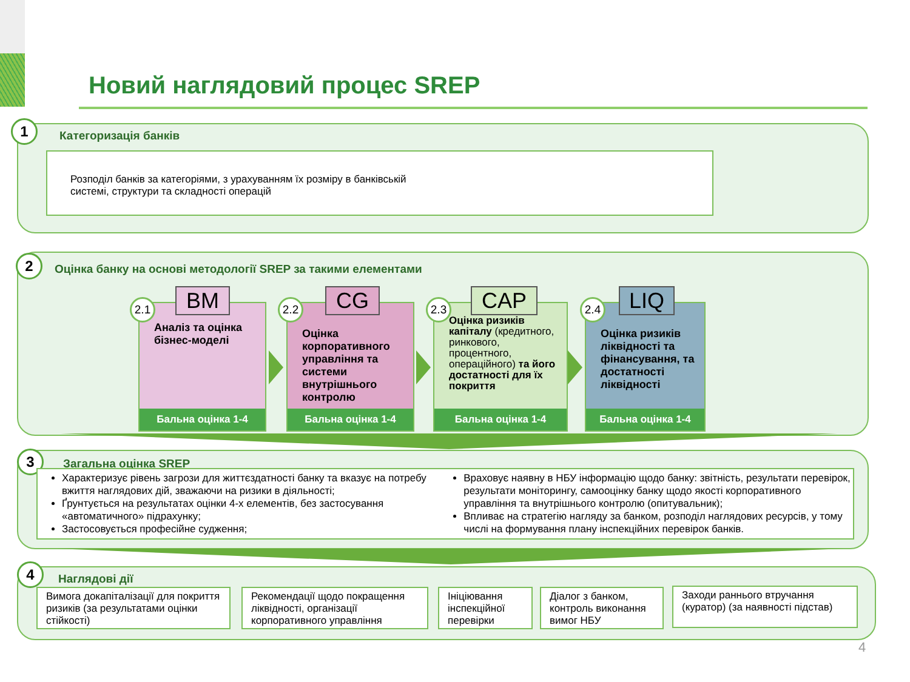Новий наглядовий процес SREP
1
Категоризація банків
Розподіл банків за категоріями, з урахуванням їх розміру в банківській
системі, структури та складності операцій
2
Оцінка банку на основі методології SREP за такими елементами
Аналіз та оцінка бізнес-моделі
Бальна оцінка 1-4
BM
2.1
Оцінка корпоративного управління та системи внутрішнього контролю
Бальна оцінка 1-4
CG
2.2
Оцінка ризиків капіталу (кредитного, ринкового, процентного, операційного) та його достатності для їх покриття
Бальна оцінка 1-4
CAP
2.3
Оцінка ризиків ліквідності та фінансування, та достатності ліквідності
Бальна оцінка 1-4
LIQ
2.4
3 Загальна оцінка SREP
Характеризує рівень загрози для життєздатності банку та вказує на потребу вжиття наглядових дій, зважаючи на ризики в діяльності;
Ґрунтується на результатах оцінки 4-х елементів, без застосування «автоматичного» підрахунку;
Застосовується професійне судження;
Враховує наявну в НБУ інформацію щодо банку: звітність, результати перевірок, результати моніторингу, самооцінку банку щодо якості корпоративного управління та внутрішнього контролю (опитувальник);
Впливає на стратегію нагляду за банком, розподіл наглядових ресурсів, у тому числі на формування плану інспекційних перевірок банків.
4
Наглядові дії
Вимога докапіталізації для покриття ризиків (за результатами оцінки стійкості)
Рекомендації щодо покращення ліквідності, організації корпоративного управління
Ініціювання інспекційної перевірки
Діалог з банком, контроль виконання вимог НБУ
Заходи раннього втручання (куратор) (за наявності підстав)
4